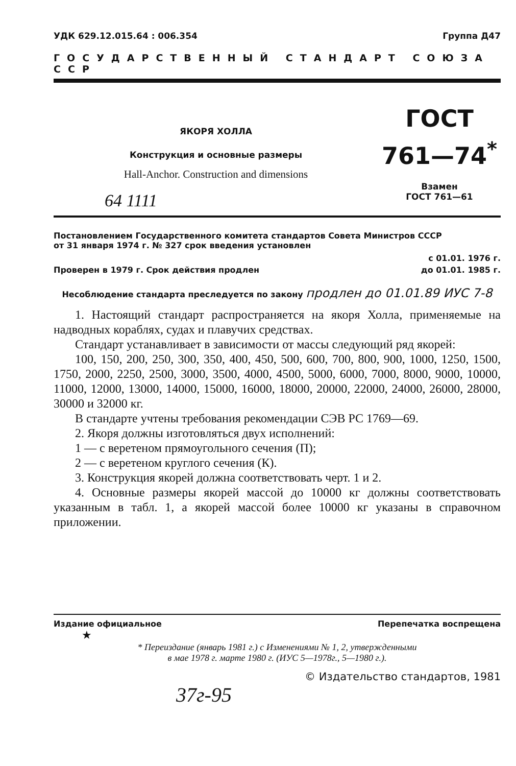УДК 629.12.015.64 : 006.354 Группа Д47
ГОСУДАРСТВЕННЫЙ СТАНДАРТ СОЮЗА ССР
ЯКОРЯ ХОЛЛА
Конструкция и основные размеры
Hall-Anchor. Construction and dimensions
64 1111
ГОСТ
761—74<sup>*</sup>
Взамен
ГОСТ 761—61
Постановлением Государственного комитета стандартов Совета Министров СССР
от 31 января 1974 г. № 327 срок введения установлен
с 01.01. 1976 г.
Проверен в 1979 г. Срок действия продлен до 01.01. 1985 г.
Несоблюдение стандарта преследуется по закону продлен до 01.01.89 ИУС 7-8
1. Настоящий стандарт распространяется на якоря Холла, применяемые на надводных кораблях, судах и плавучих средствах.
Стандарт устанавливает в зависимости от массы следующий ряд якорей:
100, 150, 200, 250, 300, 350, 400, 450, 500, 600, 700, 800, 900, 1000, 1250, 1500, 1750, 2000, 2250, 2500, 3000, 3500, 4000, 4500, 5000, 6000, 7000, 8000, 9000, 10000, 11000, 12000, 13000, 14000, 15000, 16000, 18000, 20000, 22000, 24000, 26000, 28000, 30000 и 32000 кг.
В стандарте учтены требования рекомендации СЭВ РС 1769—69.
2. Якоря должны изготовляться двух исполнений:
1 — с веретеном прямоугольного сечения (П);
2 — с веретеном круглого сечения (К).
3. Конструкция якорей должна соответствовать черт. 1 и 2.
4. Основные размеры якорей массой до 10000 кг должны соответствовать указанным в табл. 1, а якорей массой более 10000 кг указаны в справочном приложении.
Издание официальное Перепечатка воспрещена
★
* Переиздание (январь 1981 г.) с Изменениями № 1, 2, утвержденными
в мае 1978 г. марте 1980 г. (ИУС 5—1978г., 5—1980 г.).
© Издательство стандартов, 1981
37г-95